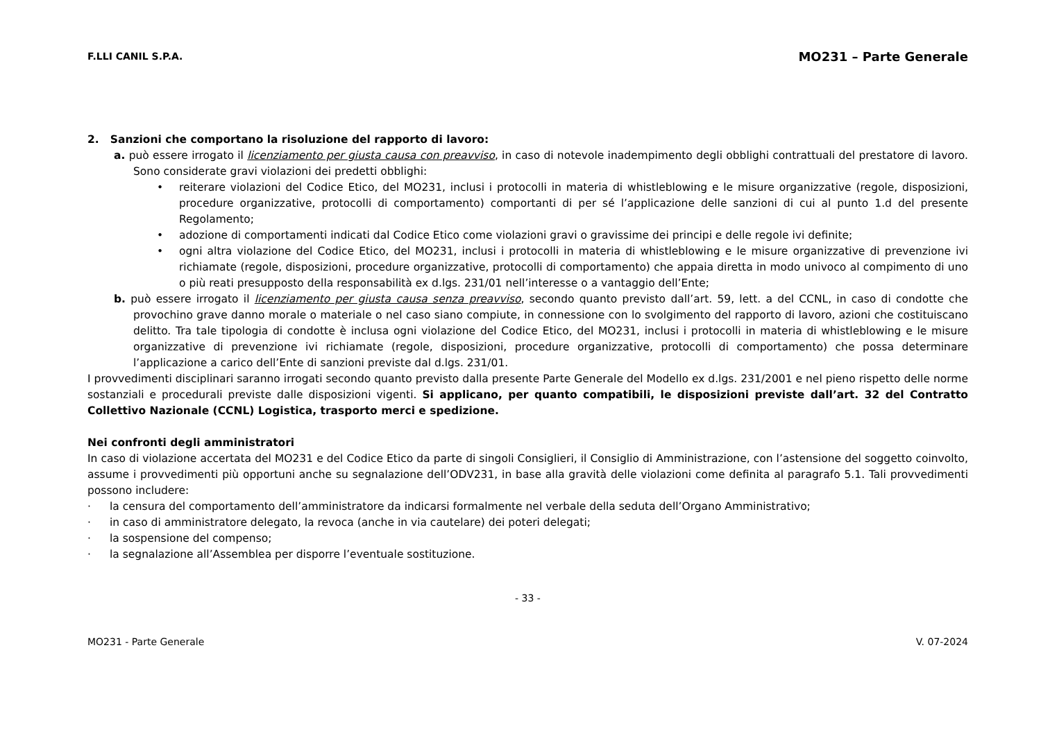F.LLI CANIL S.P.A. MO231 – Parte Generale
2. Sanzioni che comportano la risoluzione del rapporto di lavoro:
a. può essere irrogato il licenziamento per giusta causa con preavviso, in caso di notevole inadempimento degli obblighi contrattuali del prestatore di lavoro. Sono considerate gravi violazioni dei predetti obblighi:
• reiterare violazioni del Codice Etico, del MO231, inclusi i protocolli in materia di whistleblowing e le misure organizzative (regole, disposizioni, procedure organizzative, protocolli di comportamento) comportanti di per sé l’applicazione delle sanzioni di cui al punto 1.d del presente Regolamento;
• adozione di comportamenti indicati dal Codice Etico come violazioni gravi o gravissime dei principi e delle regole ivi definite;
• ogni altra violazione del Codice Etico, del MO231, inclusi i protocolli in materia di whistleblowing e le misure organizzative di prevenzione ivi richiamate (regole, disposizioni, procedure organizzative, protocolli di comportamento) che appaia diretta in modo univoco al compimento di uno o più reati presupposto della responsabilità ex d.lgs. 231/01 nell’interesse o a vantaggio dell’Ente;
b. può essere irrogato il licenziamento per giusta causa senza preavviso, secondo quanto previsto dall’art. 59, lett. a del CCNL, in caso di condotte che provochino grave danno morale o materiale o nel caso siano compiute, in connessione con lo svolgimento del rapporto di lavoro, azioni che costituiscano delitto. Tra tale tipologia di condotte è inclusa ogni violazione del Codice Etico, del MO231, inclusi i protocolli in materia di whistleblowing e le misure organizzative di prevenzione ivi richiamate (regole, disposizioni, procedure organizzative, protocolli di comportamento) che possa determinare l’applicazione a carico dell’Ente di sanzioni previste dal d.lgs. 231/01.
I provvedimenti disciplinari saranno irrogati secondo quanto previsto dalla presente Parte Generale del Modello ex d.lgs. 231/2001 e nel pieno rispetto delle norme sostanziali e procedurali previste dalle disposizioni vigenti. Si applicano, per quanto compatibili, le disposizioni previste dall’art. 32 del Contratto Collettivo Nazionale (CCNL) Logistica, trasporto merci e spedizione.
Nei confronti degli amministratori
In caso di violazione accertata del MO231 e del Codice Etico da parte di singoli Consiglieri, il Consiglio di Amministrazione, con l’astensione del soggetto coinvolto, assume i provvedimenti più opportuni anche su segnalazione dell’ODV231, in base alla gravità delle violazioni come definita al paragrafo 5.1. Tali provvedimenti possono includere:
· la censura del comportamento dell’amministratore da indicarsi formalmente nel verbale della seduta dell’Organo Amministrativo;
· in caso di amministratore delegato, la revoca (anche in via cautelare) dei poteri delegati;
· la sospensione del compenso;
· la segnalazione all’Assemblea per disporre l’eventuale sostituzione.
- 33 -
MO231 - Parte Generale V. 07-2024